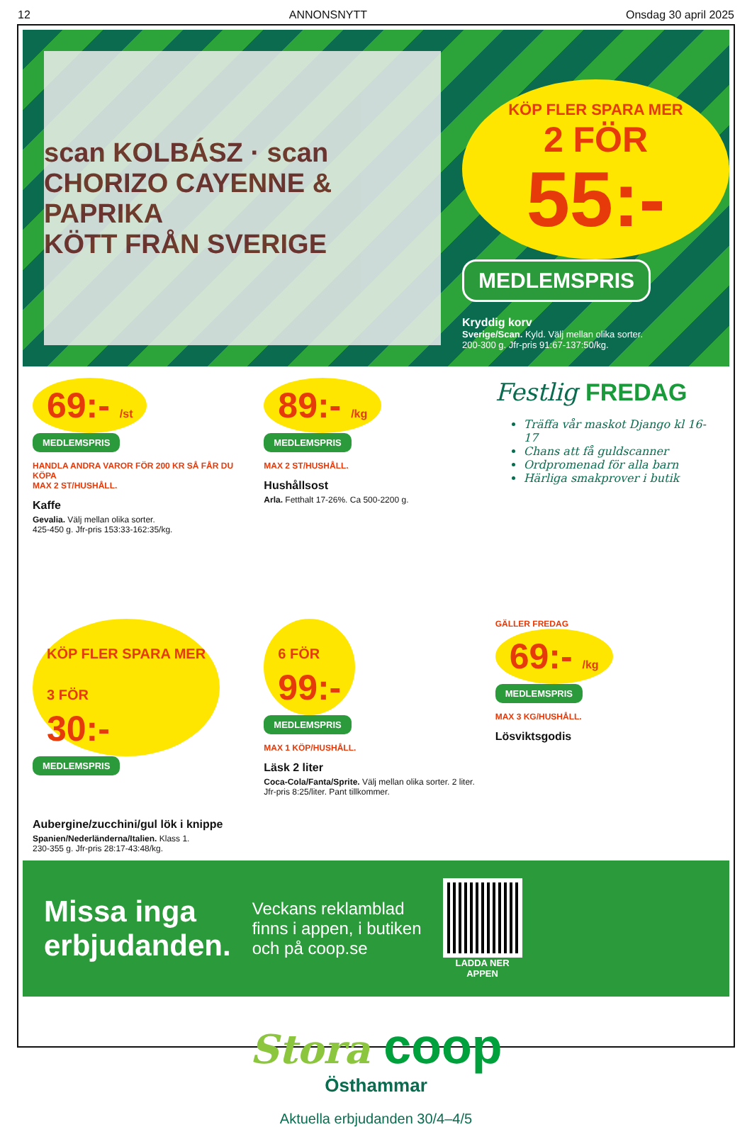12 ANNONSNYTT Onsdag 30 april 2025
scan KOLBÁSZ · scan CHORIZO CAYENNE & PAPRIKA
KÖTT FRÅN SVERIGE
KÖP FLER SPARA MER
2 FÖR
55:-
MEDLEMSPRIS
Kryddig korv
Sverige/Scan. Kyld. Välj mellan olika sorter.
200-300 g. Jfr-pris 91:67-137:50/kg.
69:- /st
MEDLEMSPRIS
HANDLA ANDRA VAROR FÖR 200 KR SÅ FÅR DU KÖPA
MAX 2 ST/HUSHÅLL.
Kaffe
Gevalia. Välj mellan olika sorter.
425-450 g. Jfr-pris 153:33-162:35/kg.
89:- /kg
MEDLEMSPRIS
MAX 2 ST/HUSHÅLL.
Hushållsost
Arla. Fetthalt 17-26%. Ca 500-2200 g.
Festlig FREDAG
Träffa vår maskot Django kl 16-17
Chans att få guldscanner
Ordpromenad för alla barn
Härliga smakprover i butik
KÖP FLER SPARA MER
3 FÖR
30:-
MEDLEMSPRIS
Aubergine/zucchini/gul lök i knippe
Spanien/Nederländerna/Italien. Klass 1.
230-355 g. Jfr-pris 28:17-43:48/kg.
6 FÖR
99:-
MEDLEMSPRIS
MAX 1 KÖP/HUSHÅLL.
Läsk 2 liter
Coca-Cola/Fanta/Sprite. Välj mellan olika sorter. 2 liter. Jfr-pris 8:25/liter. Pant tillkommer.
GÄLLER FREDAG
69:- /kg
MEDLEMSPRIS
MAX 3 KG/HUSHÅLL.
Lösviktsgodis
Missa inga
erbjudanden.
Veckans reklamblad
finns i appen, i butiken
och på coop.se
LADDA NER
APPEN
Stora coop
Östhammar
Aktuella erbjudanden 30/4–4/5